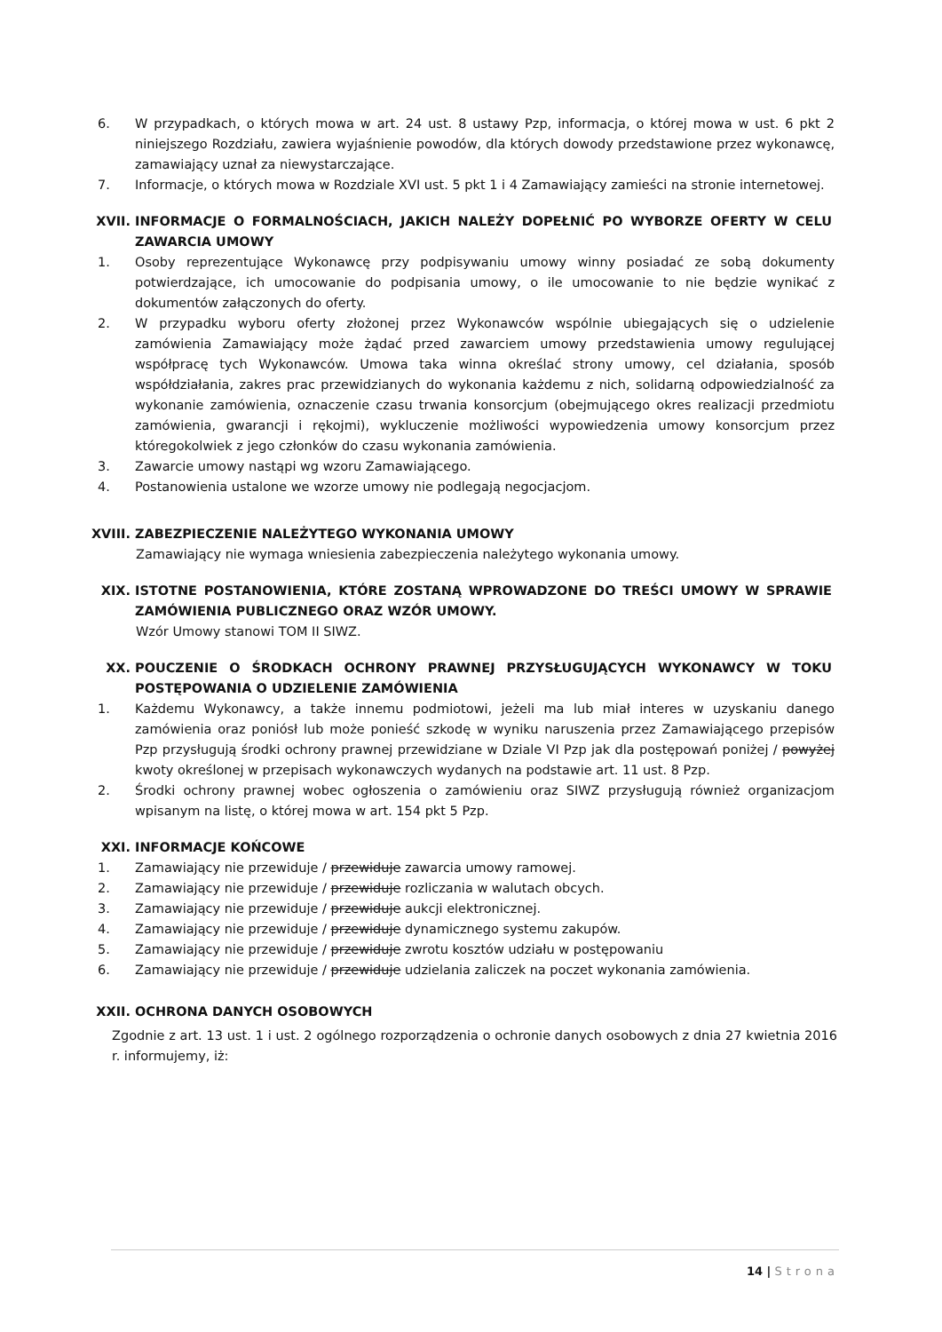6. W przypadkach, o których mowa w art. 24 ust. 8 ustawy Pzp, informacja, o której mowa w ust. 6 pkt 2 niniejszego Rozdziału, zawiera wyjaśnienie powodów, dla których dowody przedstawione przez wykonawcę, zamawiający uznał za niewystarczające.
7. Informacje, o których mowa w Rozdziale XVI ust. 5 pkt 1 i 4 Zamawiający zamieści na stronie internetowej.
XVII. INFORMACJE O FORMALNOŚCIACH, JAKICH NALEŻY DOPEŁNIĆ PO WYBORZE OFERTY W CELU ZAWARCIA UMOWY
1. Osoby reprezentujące Wykonawcę przy podpisywaniu umowy winny posiadać ze sobą dokumenty potwierdzające, ich umocowanie do podpisania umowy, o ile umocowanie to nie będzie wynikać z dokumentów załączonych do oferty.
2. W przypadku wyboru oferty złożonej przez Wykonawców wspólnie ubiegających się o udzielenie zamówienia Zamawiający może żądać przed zawarciem umowy przedstawienia umowy regulującej współpracę tych Wykonawców. Umowa taka winna określać strony umowy, cel działania, sposób współdziałania, zakres prac przewidzianych do wykonania każdemu z nich, solidarną odpowiedzialność za wykonanie zamówienia, oznaczenie czasu trwania konsorcjum (obejmującego okres realizacji przedmiotu zamówienia, gwarancji i rękojmi), wykluczenie możliwości wypowiedzenia umowy konsorcjum przez któregokolwiek z jego członków do czasu wykonania zamówienia.
3. Zawarcie umowy nastąpi wg wzoru Zamawiającego.
4. Postanowienia ustalone we wzorze umowy nie podlegają negocjacjom.
XVIII. ZABEZPIECZENIE NALEŻYTEGO WYKONANIA UMOWY
Zamawiający nie wymaga wniesienia zabezpieczenia należytego wykonania umowy.
XIX. ISTOTNE POSTANOWIENIA, KTÓRE ZOSTANĄ WPROWADZONE DO TREŚCI UMOWY W SPRAWIE ZAMÓWIENIA PUBLICZNEGO ORAZ WZÓR UMOWY.
Wzór Umowy stanowi TOM II SIWZ.
XX. POUCZENIE O ŚRODKACH OCHRONY PRAWNEJ PRZYSŁUGUJĄCYCH WYKONAWCY W TOKU POSTĘPOWANIA O UDZIELENIE ZAMÓWIENIA
1. Każdemu Wykonawcy, a także innemu podmiotowi, jeżeli ma lub miał interes w uzyskaniu danego zamówienia oraz poniósł lub może ponieść szkodę w wyniku naruszenia przez Zamawiającego przepisów Pzp przysługują środki ochrony prawnej przewidziane w Dziale VI Pzp jak dla postępowań poniżej / powyżej kwoty określonej w przepisach wykonawczych wydanych na podstawie art. 11 ust. 8 Pzp.
2. Środki ochrony prawnej wobec ogłoszenia o zamówieniu oraz SIWZ przysługują również organizacjom wpisanym na listę, o której mowa w art. 154 pkt 5 Pzp.
XXI. INFORMACJE KOŃCOWE
1. Zamawiający nie przewiduje / przewiduje zawarcia umowy ramowej.
2. Zamawiający nie przewiduje / przewiduje rozliczania w walutach obcych.
3. Zamawiający nie przewiduje / przewiduje aukcji elektronicznej.
4. Zamawiający nie przewiduje / przewiduje dynamicznego systemu zakupów.
5. Zamawiający nie przewiduje / przewiduje zwrotu kosztów udziału w postępowaniu
6. Zamawiający nie przewiduje / przewiduje udzielania zaliczek na poczet wykonania zamówienia.
XXII. OCHRONA DANYCH OSOBOWYCH
Zgodnie z art. 13 ust. 1 i ust. 2 ogólnego rozporządzenia o ochronie danych osobowych z dnia 27 kwietnia 2016 r. informujemy, iż:
14 | Strona